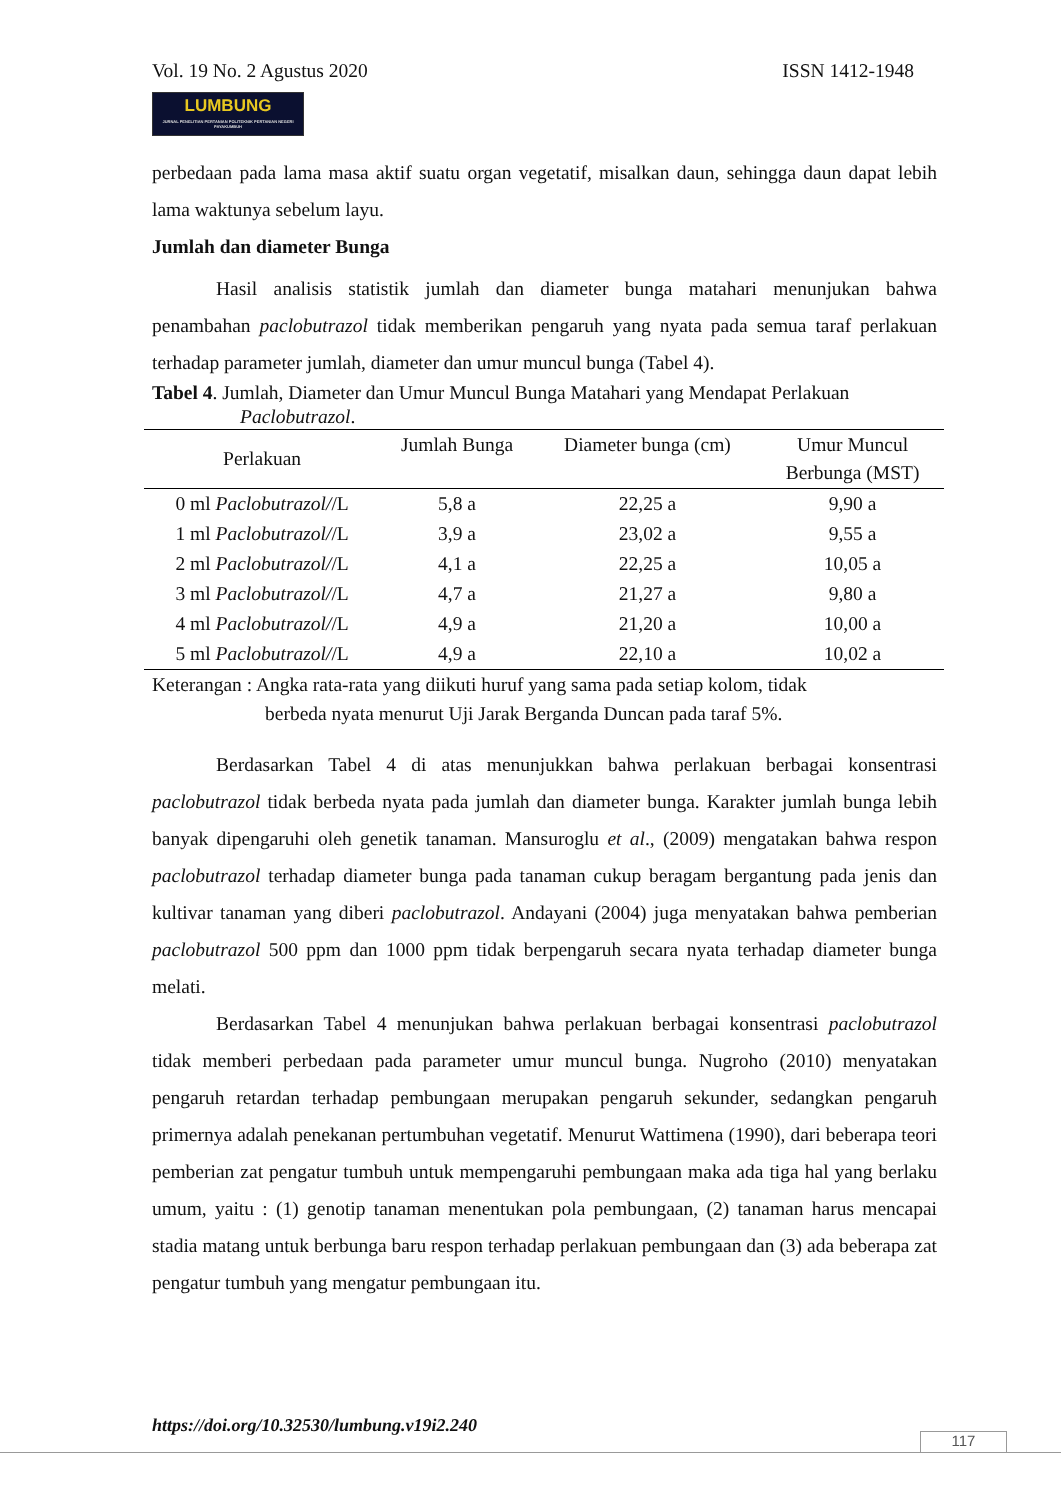Vol. 19 No. 2 Agustus 2020 ISSN 1412-1948
LUMBUNG
JURNAL PENELITIAN PERTANIAN POLITEKNIK PERTANIAN NEGERI PAYAKUMBUH
perbedaan pada lama masa aktif suatu organ vegetatif, misalkan daun, sehingga daun dapat lebih lama waktunya sebelum layu.
Jumlah dan diameter Bunga
Hasil analisis statistik jumlah dan diameter bunga matahari menunjukan bahwa penambahan paclobutrazol tidak memberikan pengaruh yang nyata pada semua taraf perlakuan terhadap parameter jumlah, diameter dan umur muncul bunga (Tabel 4).
Tabel 4. Jumlah, Diameter dan Umur Muncul Bunga Matahari yang Mendapat Perlakuan
Paclobutrazol.
| Perlakuan | Jumlah Bunga | Diameter bunga (cm) | Umur Muncul Berbunga (MST) |
| --- | --- | --- | --- |
| 0 ml Paclobutrazol/ /L | 5,8 a | 22,25 a | 9,90 a |
| 1 ml Paclobutrazol/ /L | 3,9 a | 23,02 a | 9,55 a |
| 2 ml Paclobutrazol/ /L | 4,1 a | 22,25 a | 10,05 a |
| 3 ml Paclobutrazol/ /L | 4,7 a | 21,27 a | 9,80 a |
| 4 ml Paclobutrazol/ /L | 4,9 a | 21,20 a | 10,00 a |
| 5 ml Paclobutrazol/ /L | 4,9 a | 22,10 a | 10,02 a |
Keterangan : Angka rata-rata yang diikuti huruf yang sama pada setiap kolom, tidak
berbeda nyata menurut Uji Jarak Berganda Duncan pada taraf 5%.
Berdasarkan Tabel 4 di atas menunjukkan bahwa perlakuan berbagai konsentrasi paclobutrazol tidak berbeda nyata pada jumlah dan diameter bunga. Karakter jumlah bunga lebih banyak dipengaruhi oleh genetik tanaman. Mansuroglu et al., (2009) mengatakan bahwa respon paclobutrazol terhadap diameter bunga pada tanaman cukup beragam bergantung pada jenis dan kultivar tanaman yang diberi paclobutrazol. Andayani (2004) juga menyatakan bahwa pemberian paclobutrazol 500 ppm dan 1000 ppm tidak berpengaruh secara nyata terhadap diameter bunga melati.
Berdasarkan Tabel 4 menunjukan bahwa perlakuan berbagai konsentrasi paclobutrazol tidak memberi perbedaan pada parameter umur muncul bunga. Nugroho (2010) menyatakan pengaruh retardan terhadap pembungaan merupakan pengaruh sekunder, sedangkan pengaruh primernya adalah penekanan pertumbuhan vegetatif. Menurut Wattimena (1990), dari beberapa teori pemberian zat pengatur tumbuh untuk mempengaruhi pembungaan maka ada tiga hal yang berlaku umum, yaitu : (1) genotip tanaman menentukan pola pembungaan, (2) tanaman harus mencapai stadia matang untuk berbunga baru respon terhadap perlakuan pembungaan dan (3) ada beberapa zat pengatur tumbuh yang mengatur pembungaan itu.
https://doi.org/10.32530/lumbung.v19i2.240
117